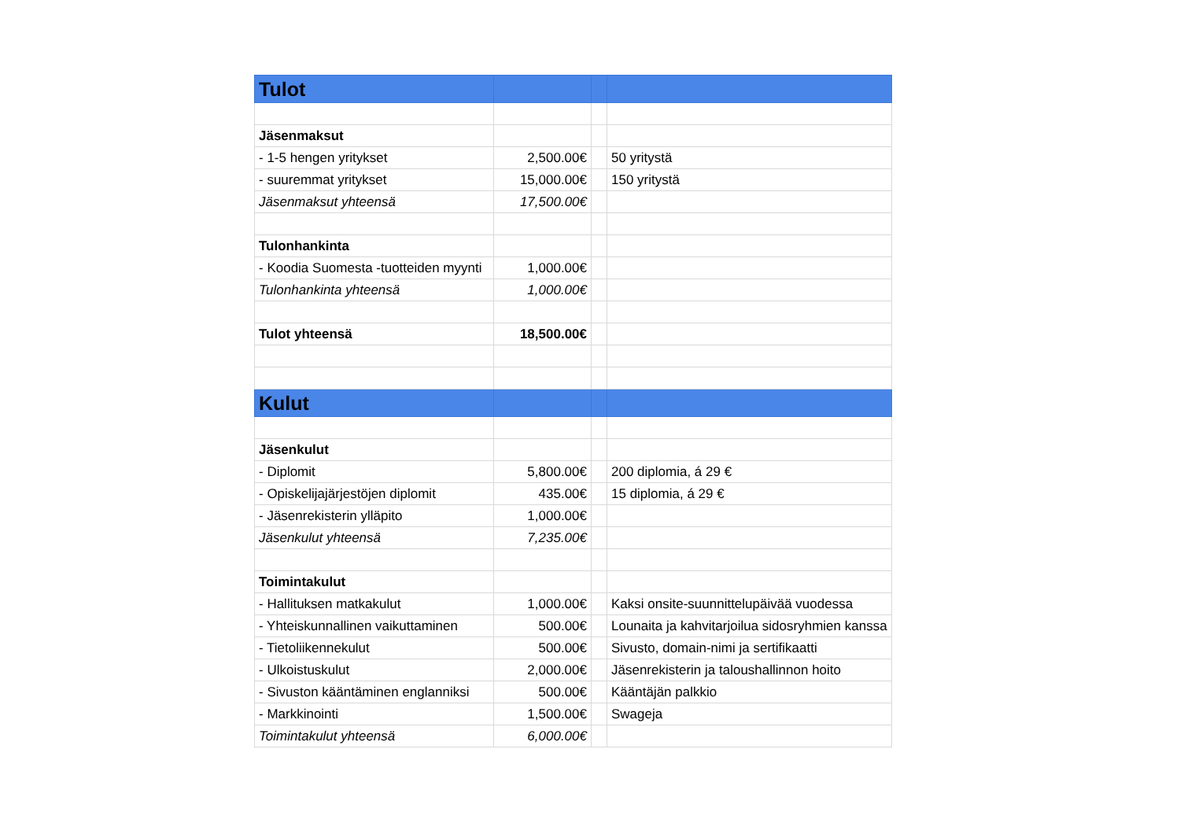| Tulot | | | |
| Jäsenmaksut | | | |
| - 1-5 hengen yritykset | 2,500.00€ | | 50 yritystä |
| - suuremmat yritykset | 15,000.00€ | | 150 yritystä |
| Jäsenmaksut yhteensä | 17,500.00€ | | |
| Tulonhankinta | | | |
| - Koodia Suomesta -tuotteiden myynti | 1,000.00€ | | |
| Tulonhankinta yhteensä | 1,000.00€ | | |
| Tulot yhteensä | 18,500.00€ | | |
| Kulut | | | |
| Jäsenkulut | | | |
| - Diplomit | 5,800.00€ | | 200 diplomia, á 29 € |
| - Opiskelijajärjestöjen diplomit | 435.00€ | | 15 diplomia, á 29 € |
| - Jäsenrekisterin ylläpito | 1,000.00€ | | |
| Jäsenkulut yhteensä | 7,235.00€ | | |
| Toimintakulut | | | |
| - Hallituksen matkakulut | 1,000.00€ | | Kaksi onsite-suunnittelupäivää vuodessa |
| - Yhteiskunnallinen vaikuttaminen | 500.00€ | | Lounaita ja kahvitarjoilua sidosryhmien kanssa |
| - Tietoliikennekulut | 500.00€ | | Sivusto, domain-nimi ja sertifikaatti |
| - Ulkoistuskulut | 2,000.00€ | | Jäsenrekisterin ja taloushallinnon hoito |
| - Sivuston kääntäminen englanniksi | 500.00€ | | Kääntäjän palkkio |
| - Markkinointi | 1,500.00€ | | Swageja |
| Toimintakulut yhteensä | 6,000.00€ | | |